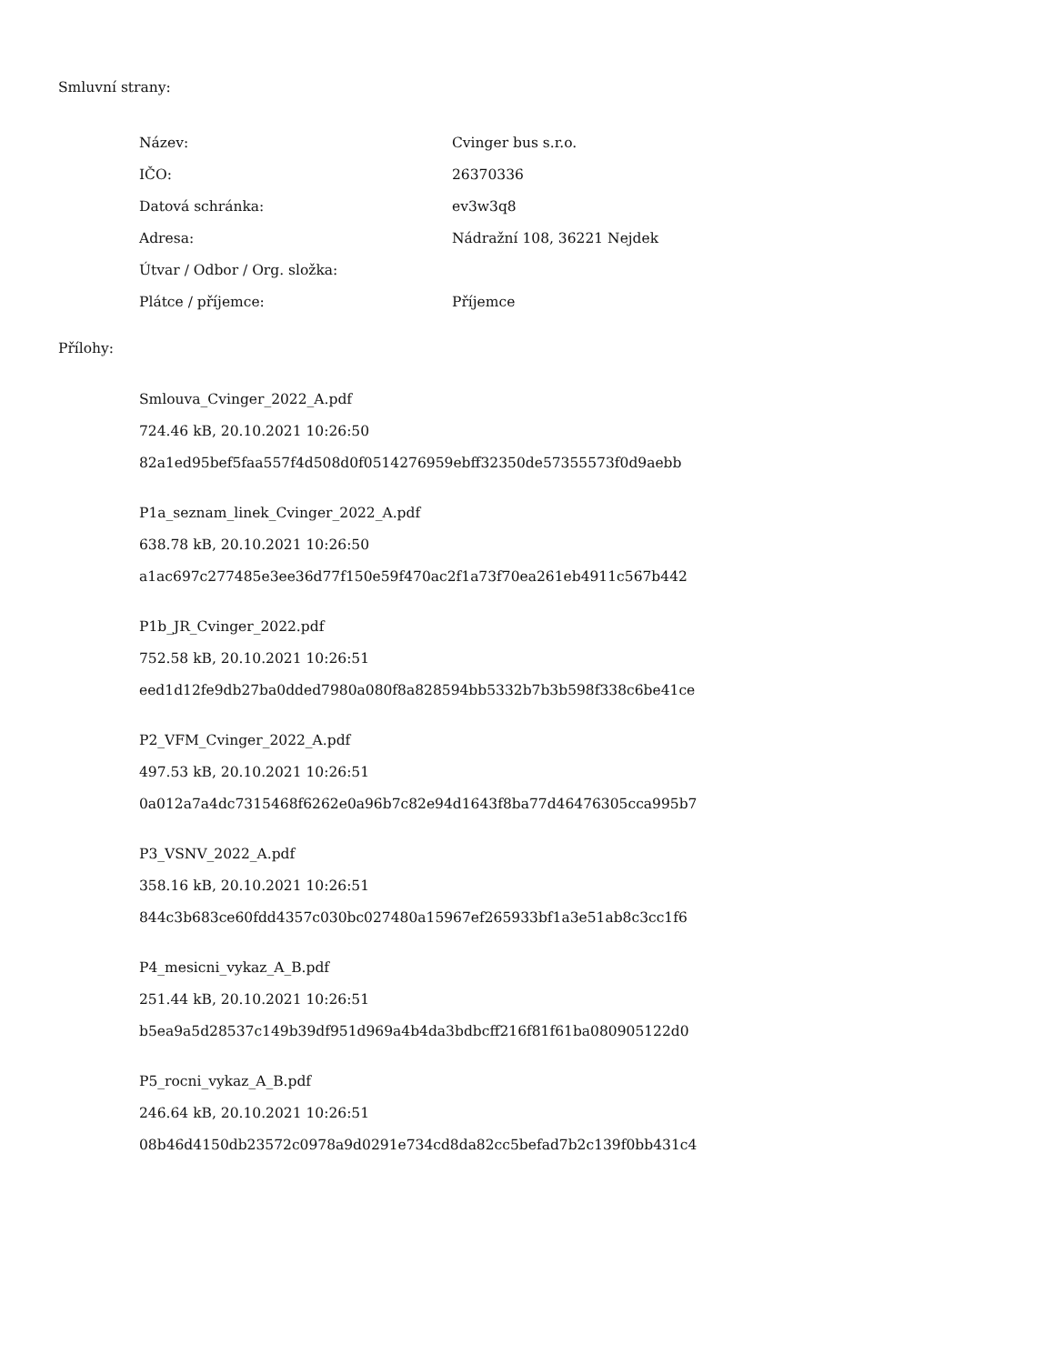Smluvní strany:
| Název: | Cvinger bus s.r.o. |
| IČO: | 26370336 |
| Datová schránka: | ev3w3q8 |
| Adresa: | Nádražní 108, 36221 Nejdek |
| Útvar / Odbor / Org. složka: | |
| Plátce / příjemce: | Příjemce |
Přílohy:
Smlouva_Cvinger_2022_A.pdf
724.46 kB, 20.10.2021 10:26:50
82a1ed95bef5faa557f4d508d0f0514276959ebff32350de57355573f0d9aebb
P1a_seznam_linek_Cvinger_2022_A.pdf
638.78 kB, 20.10.2021 10:26:50
a1ac697c277485e3ee36d77f150e59f470ac2f1a73f70ea261eb4911c567b442
P1b_JR_Cvinger_2022.pdf
752.58 kB, 20.10.2021 10:26:51
eed1d12fe9db27ba0dded7980a080f8a828594bb5332b7b3b598f338c6be41ce
P2_VFM_Cvinger_2022_A.pdf
497.53 kB, 20.10.2021 10:26:51
0a012a7a4dc7315468f6262e0a96b7c82e94d1643f8ba77d46476305cca995b7
P3_VSNV_2022_A.pdf
358.16 kB, 20.10.2021 10:26:51
844c3b683ce60fdd4357c030bc027480a15967ef265933bf1a3e51ab8c3cc1f6
P4_mesicni_vykaz_A_B.pdf
251.44 kB, 20.10.2021 10:26:51
b5ea9a5d28537c149b39df951d969a4b4da3bdbcff216f81f61ba080905122d0
P5_rocni_vykaz_A_B.pdf
246.64 kB, 20.10.2021 10:26:51
08b46d4150db23572c0978a9d0291e734cd8da82cc5befad7b2c139f0bb431c4